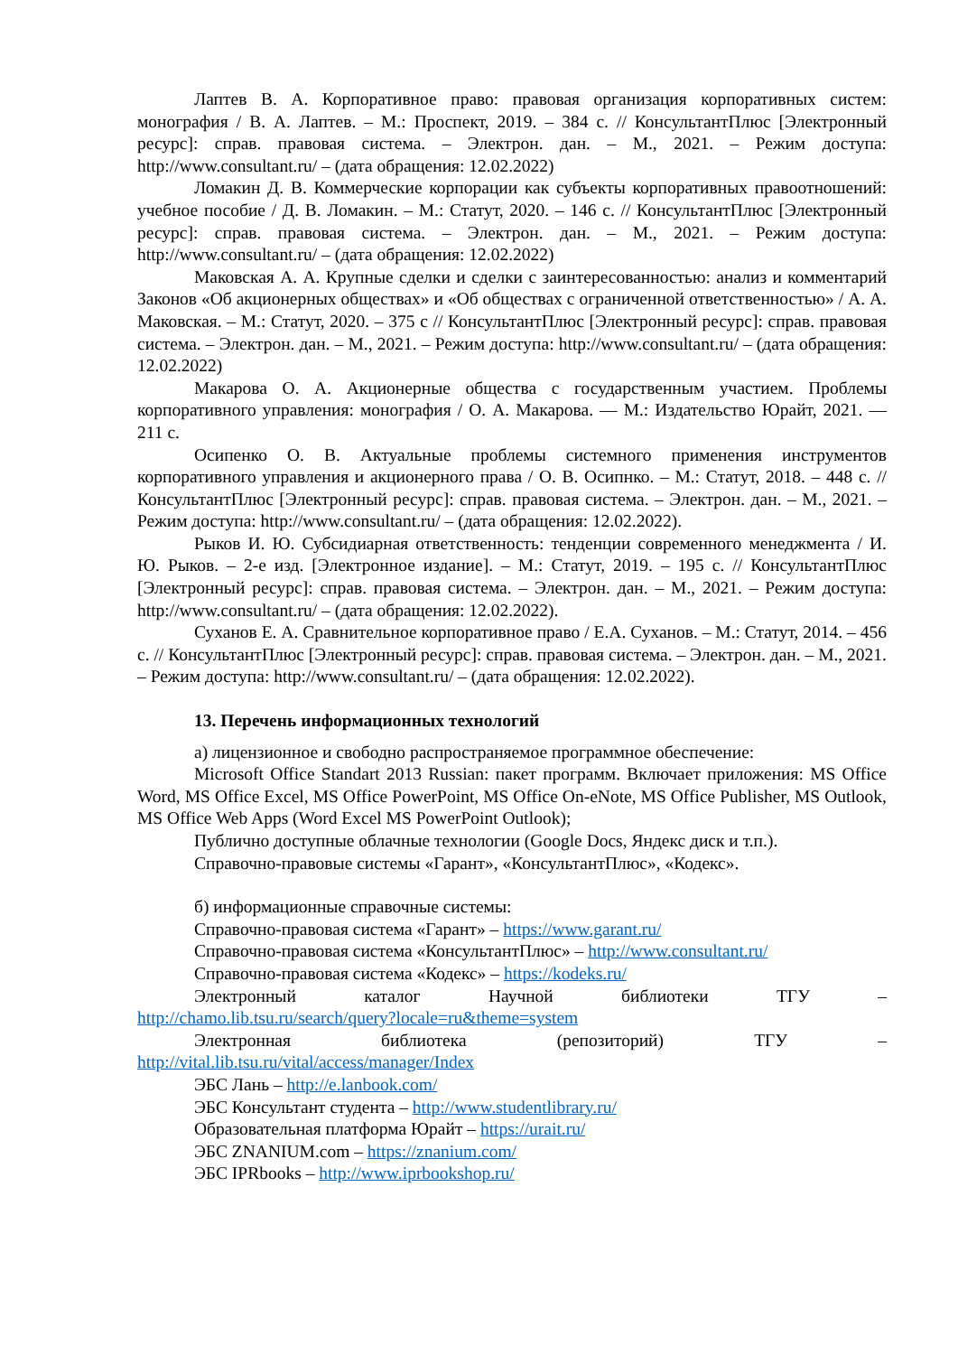Лаптев В. А. Корпоративное право: правовая организация корпоративных систем: монография / В. А. Лаптев. – М.: Проспект, 2019. – 384 с. // КонсультантПлюс [Электронный ресурс]: справ. правовая система. – Электрон. дан. – М., 2021. – Режим доступа: http://www.consultant.ru/ – (дата обращения: 12.02.2022)
Ломакин Д. В. Коммерческие корпорации как субъекты корпоративных правоотношений: учебное пособие / Д. В. Ломакин. – М.: Статут, 2020. – 146 с. // КонсультантПлюс [Электронный ресурс]: справ. правовая система. – Электрон. дан. – М., 2021. – Режим доступа: http://www.consultant.ru/ – (дата обращения: 12.02.2022)
Маковская А. А. Крупные сделки и сделки с заинтересованностью: анализ и комментарий Законов «Об акционерных обществах» и «Об обществах с ограниченной ответственностью» / А. А. Маковская. – М.: Статут, 2020. – 375 с // КонсультантПлюс [Электронный ресурс]: справ. правовая система. – Электрон. дан. – М., 2021. – Режим доступа: http://www.consultant.ru/ – (дата обращения: 12.02.2022)
Макарова О. А. Акционерные общества с государственным участием. Проблемы корпоративного управления: монография / О. А. Макарова. — М.: Издательство Юрайт, 2021. — 211 с.
Осипенко О. В. Актуальные проблемы системного применения инструментов корпоративного управления и акционерного права / О. В. Осипнко. – М.: Статут, 2018. – 448 с. // КонсультантПлюс [Электронный ресурс]: справ. правовая система. – Электрон. дан. – М., 2021. – Режим доступа: http://www.consultant.ru/ – (дата обращения: 12.02.2022).
Рыков И. Ю. Субсидиарная ответственность: тенденции современного менеджмента / И. Ю. Рыков. – 2-е изд. [Электронное издание]. – М.: Статут, 2019. – 195 с. // КонсультантПлюс [Электронный ресурс]: справ. правовая система. – Электрон. дан. – М., 2021. – Режим доступа: http://www.consultant.ru/ – (дата обращения: 12.02.2022).
Суханов Е. А. Сравнительное корпоративное право / Е.А. Суханов. – М.: Статут, 2014. – 456 с. // КонсультантПлюс [Электронный ресурс]: справ. правовая система. – Электрон. дан. – М., 2021. – Режим доступа: http://www.consultant.ru/ – (дата обращения: 12.02.2022).
13. Перечень информационных технологий
а) лицензионное и свободно распространяемое программное обеспечение:
Microsoft Office Standart 2013 Russian: пакет программ. Включает приложения: MS Office Word, MS Office Excel, MS Office PowerPoint, MS Office On-eNote, MS Office Publisher, MS Outlook, MS Office Web Apps (Word Excel MS PowerPoint Outlook);
Публично доступные облачные технологии (Google Docs, Яндекс диск и т.п.).
Справочно-правовые системы «Гарант», «КонсультантПлюс», «Кодекс».
б) информационные справочные системы:
Справочно-правовая система «Гарант» – https://www.garant.ru/
Справочно-правовая система «КонсультантПлюс» – http://www.consultant.ru/
Справочно-правовая система «Кодекс» – https://kodeks.ru/
Электронный каталог Научной библиотеки ТГУ –
http://chamo.lib.tsu.ru/search/query?locale=ru&theme=system
Электронная библиотека (репозиторий) ТГУ –
http://vital.lib.tsu.ru/vital/access/manager/Index
ЭБС Лань – http://e.lanbook.com/
ЭБС Консультант студента – http://www.studentlibrary.ru/
Образовательная платформа Юрайт – https://urait.ru/
ЭБС ZNANIUM.com – https://znanium.com/
ЭБС IPRbooks – http://www.iprbookshop.ru/